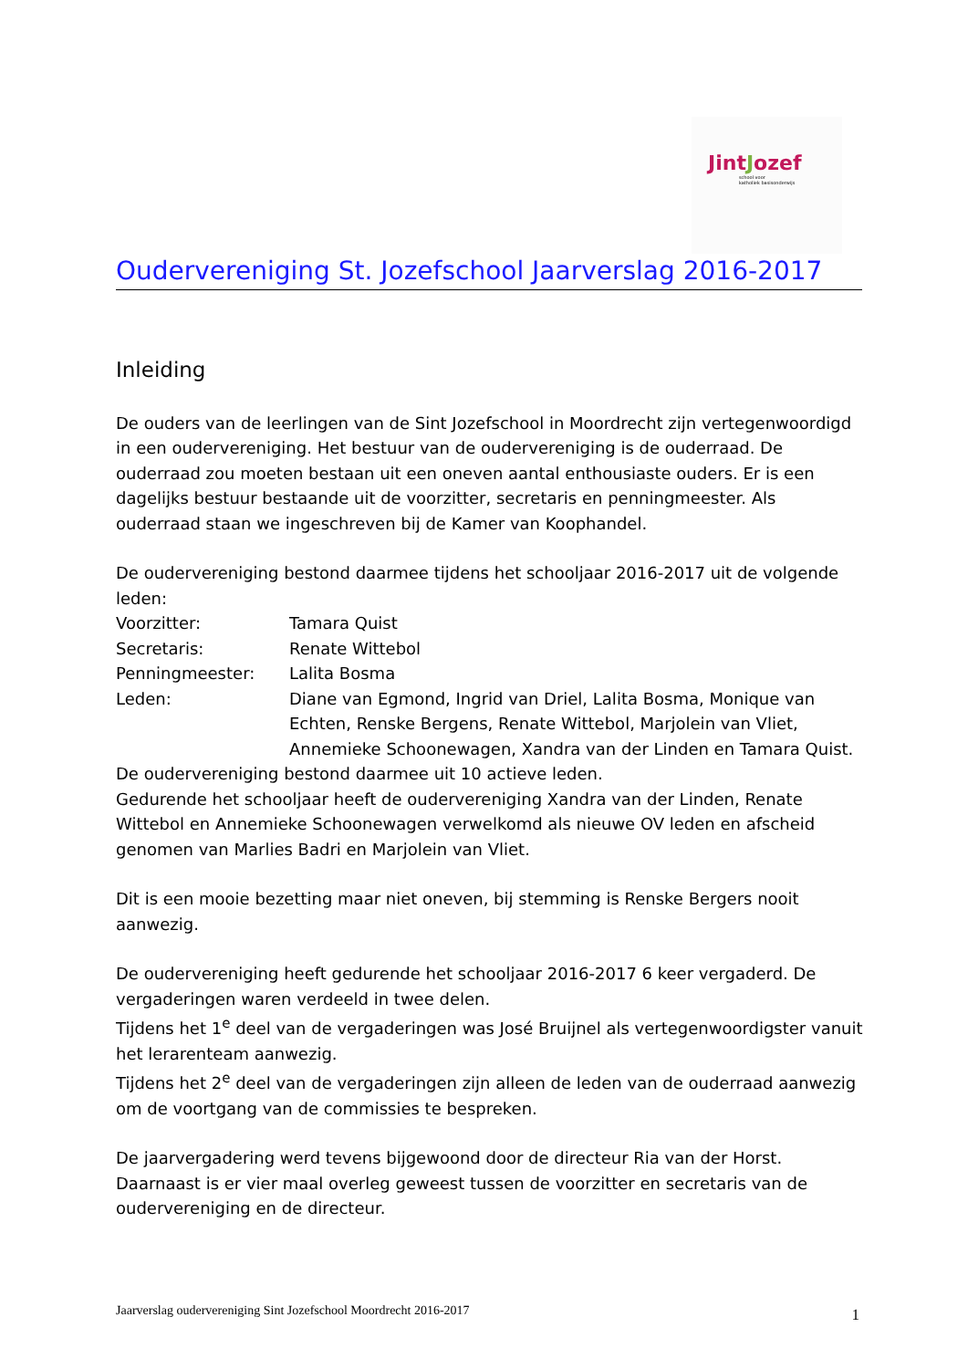JintJozef
school voor
katholiek basisonderwijs
Ouderverenigin­g St. Jozefschool Jaarverslag 2016-2017
Inleiding
De ouders van de leerlingen van de Sint Jozefschool in Moordrecht zijn vertegenwoordigd in een oudervereniging. Het bestuur van de oudervereniging is de ouderraad. De ouderraad zou moeten bestaan uit een oneven aantal enthousiaste ouders. Er is een dagelijks bestuur bestaande uit de voorzitter, secretaris en penningmeester. Als ouderraad staan we ingeschreven bij de Kamer van Koophandel.
De oudervereniging bestond daarmee tijdens het schooljaar 2016-2017 uit de volgende leden:
Voorzitter: Tamara Quist
Secretaris: Renate Wittebol
Penningmeester: Lalita Bosma
Leden: Diane van Egmond, Ingrid van Driel, Lalita Bosma, Monique van Echten, Renske Bergens, Renate Wittebol, Marjolein van Vliet, Annemieke Schoonewagen, Xandra van der Linden en Tamara Quist.
De oudervereniging bestond daarmee uit 10 actieve leden.
Gedurende het schooljaar heeft de oudervereniging Xandra van der Linden, Renate Wittebol en Annemieke Schoonewagen verwelkomd als nieuwe OV leden en afscheid genomen van Marlies Badri en Marjolein van Vliet.
Dit is een mooie bezetting maar niet oneven, bij stemming is Renske Bergers nooit aanwezig.
De oudervereniging heeft gedurende het schooljaar 2016-2017 6 keer vergaderd. De vergaderingen waren verdeeld in twee delen.
Tijdens het 1<sup>e</sup> deel van de vergaderingen was José Bruijnel als vertegenwoordigster vanuit het lerarenteam aanwezig.
Tijdens het 2<sup>e</sup> deel van de vergaderingen zijn alleen de leden van de ouderraad aanwezig om de voortgang van de commissies te bespreken.
De jaarvergadering werd tevens bijgewoond door de directeur Ria van der Horst. Daarnaast is er vier maal overleg geweest tussen de voorzitter en secretaris van de oudervereniging en de directeur.
Jaarverslag oudervereniging Sint Jozefschool Moordrecht 2016-2017 1